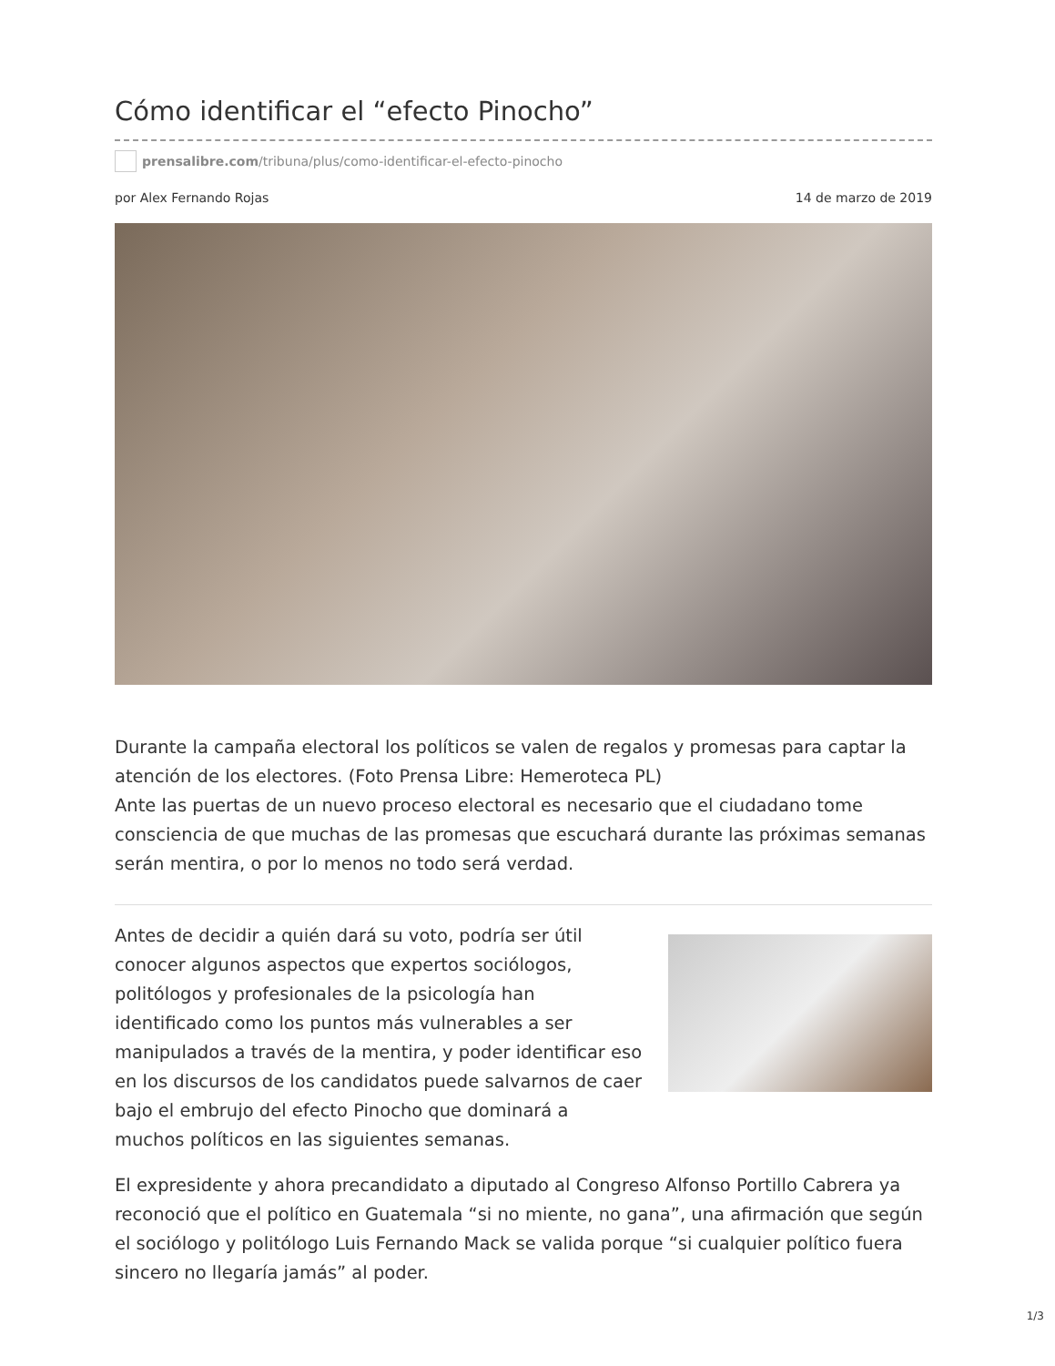Cómo identificar el “efecto Pinocho”
prensalibre.com/tribuna/plus/como-identificar-el-efecto-pinocho
por Alex Fernando Rojas 14 de marzo de 2019
Durante la campaña electoral los políticos se valen de regalos y promesas para captar la atención de los electores. (Foto Prensa Libre: Hemeroteca PL)
Ante las puertas de un nuevo proceso electoral es necesario que el ciudadano tome consciencia de que muchas de las promesas que escuchará durante las próximas semanas serán mentira, o por lo menos no todo será verdad.
Antes de decidir a quién dará su voto, podría ser útil conocer algunos aspectos que expertos sociólogos, politólogos y profesionales de la psicología han identificado como los puntos más vulnerables a ser manipulados a través de la mentira, y poder identificar eso en los discursos de los candidatos puede salvarnos de caer bajo el embrujo del efecto Pinocho que dominará a muchos políticos en las siguientes semanas.
El expresidente y ahora precandidato a diputado al Congreso Alfonso Portillo Cabrera ya reconoció que el político en Guatemala “si no miente, no gana”, una afirmación que según el sociólogo y politólogo Luis Fernando Mack se valida porque “si cualquier político fuera sincero no llegaría jamás” al poder.
1/3